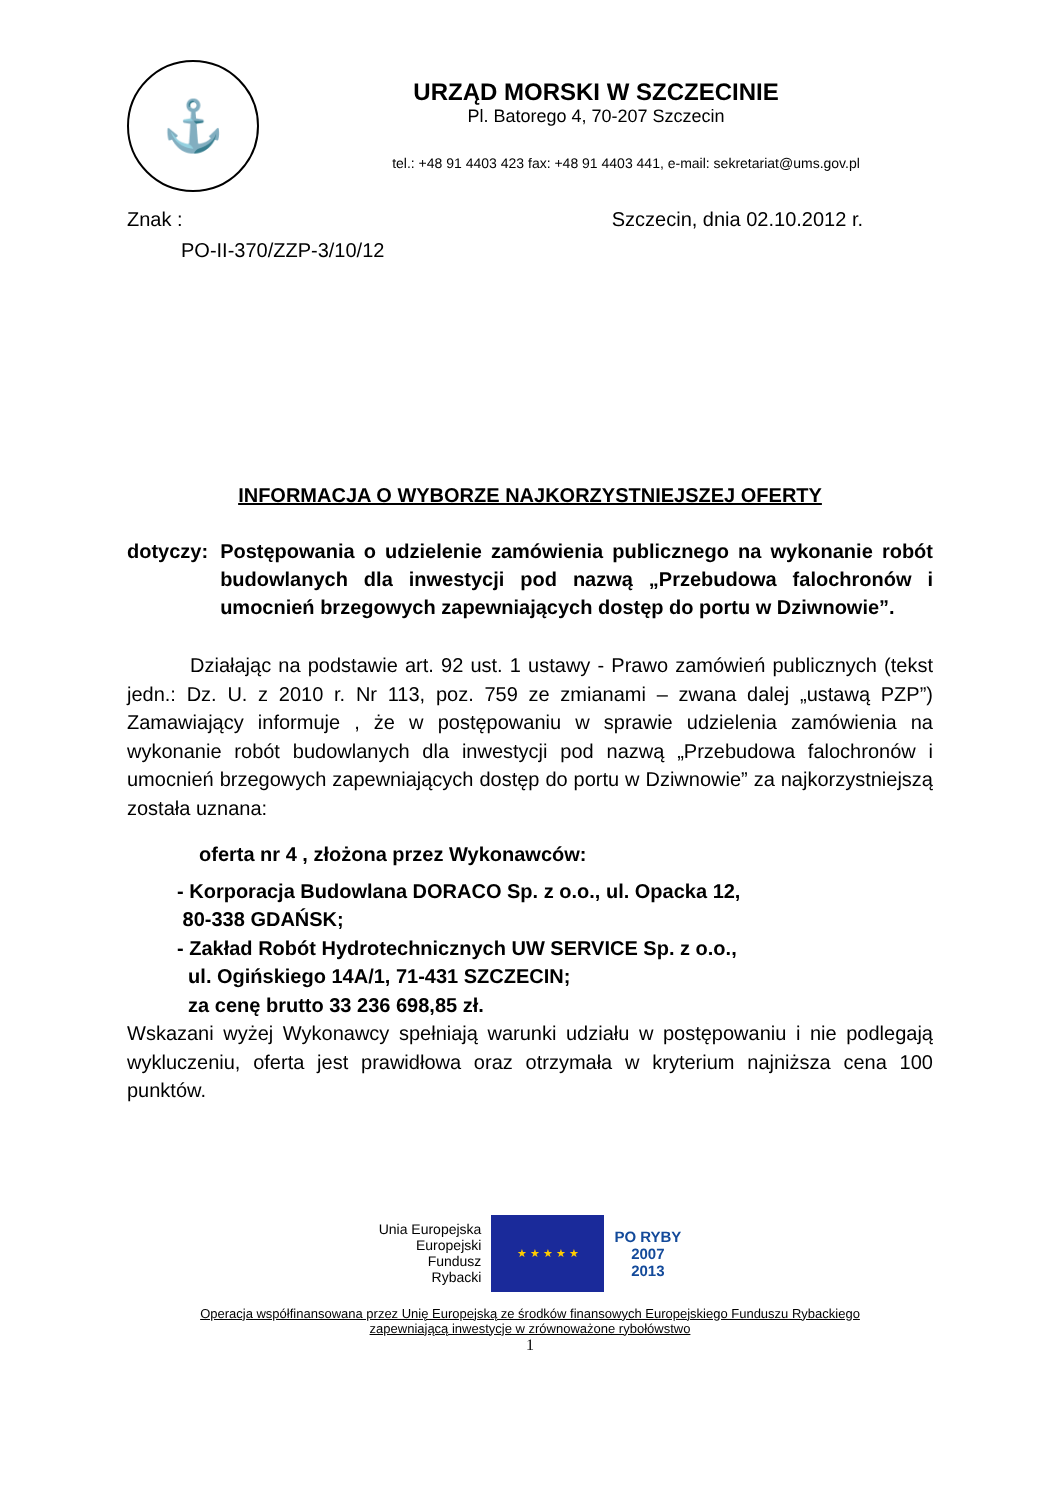⚓
URZĄD MORSKI W SZCZECINIE
Pl. Batorego 4, 70-207 Szczecin
tel.: +48 91 4403 423 fax: +48 91 4403 441, e-mail: sekretariat@ums.gov.pl
Znak : Szczecin, dnia 02.10.2012 r.
PO-II-370/ZZP-3/10/12
INFORMACJA O WYBORZE NAJKORZYSTNIEJSZEJ OFERTY
dotyczy: Postępowania o udzielenie zamówienia publicznego na wykonanie robót budowlanych dla inwestycji pod nazwą „Przebudowa falochronów i umocnień brzegowych zapewniających dostęp do portu w Dziwnowie”.
Działając na podstawie art. 92 ust. 1 ustawy - Prawo zamówień publicznych (tekst jedn.: Dz. U. z 2010 r. Nr 113, poz. 759 ze zmianami – zwana dalej „ustawą PZP”) Zamawiający informuje , że w postępowaniu w sprawie udzielenia zamówienia na wykonanie robót budowlanych dla inwestycji pod nazwą „Przebudowa falochronów i umocnień brzegowych zapewniających dostęp do portu w Dziwnowie” za najkorzystniejszą została uznana:
oferta nr 4 , złożona przez Wykonawców:
- Korporacja Budowlana DORACO Sp. z o.o., ul. Opacka 12,
80-338 GDAŃSK;
- Zakład Robót Hydrotechnicznych UW SERVICE Sp. z o.o.,
ul. Ogińskiego 14A/1, 71-431 SZCZECIN;
za cenę brutto 33 236 698,85 zł.
Wskazani wyżej Wykonawcy spełniają warunki udziału w postępowaniu i nie podlegają wykluczeniu, oferta jest prawidłowa oraz otrzymała w kryterium najniższa cena 100 punktów.
Unia Europejska
Europejski
Fundusz
Rybacki
★ ★ ★ ★ ★
PO RYBY
2007
2013
Operacja współfinansowana przez Unię Europejską ze środków finansowych Europejskiego Funduszu Rybackiego
zapewniającą inwestycje w zrównoważone rybołówstwo
1